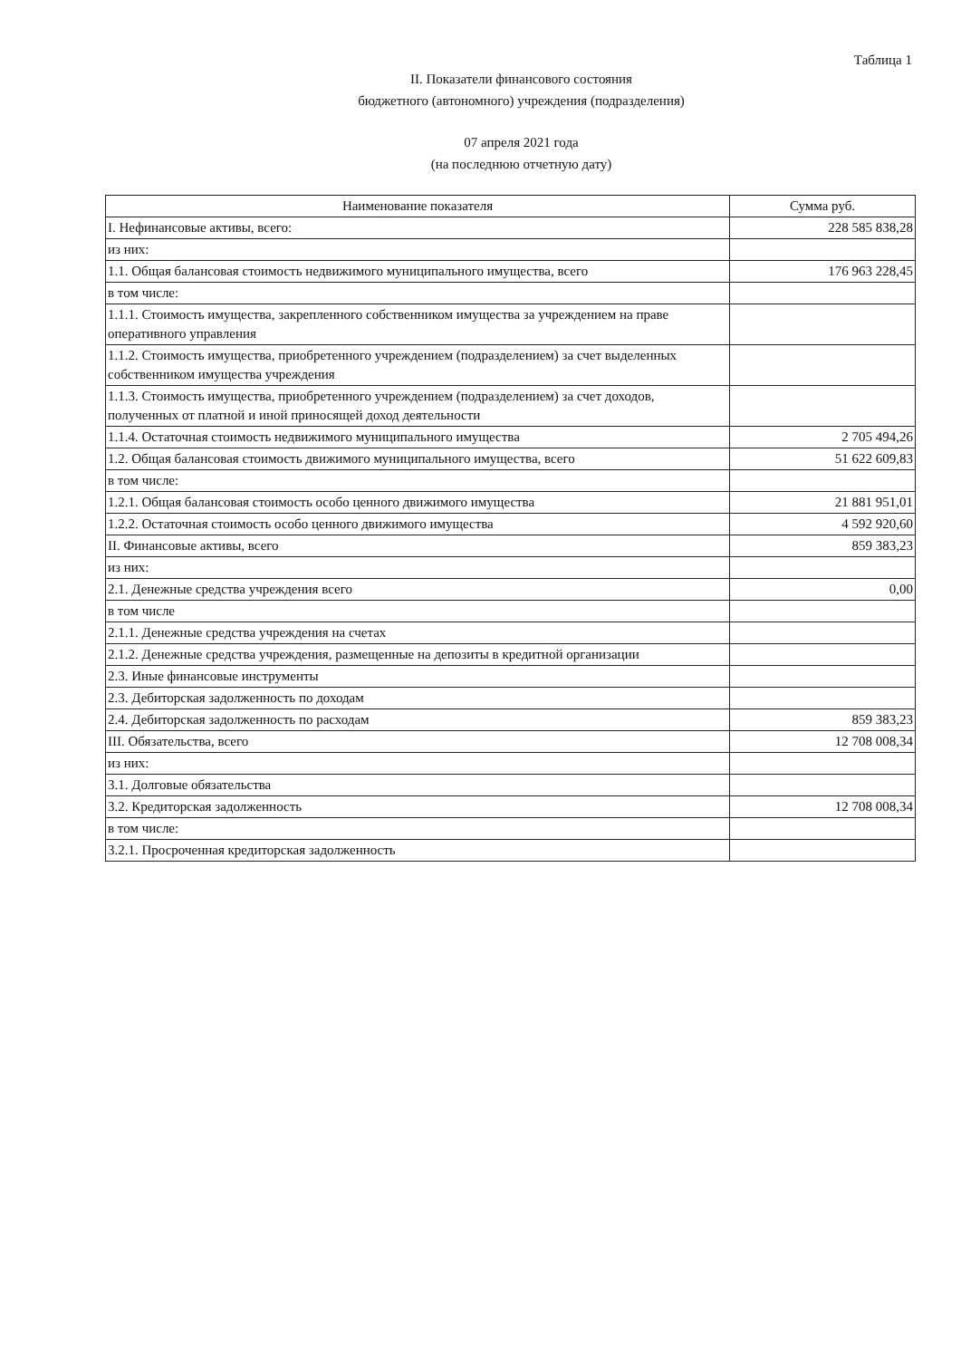Таблица 1
II. Показатели финансового состояния
бюджетного (автономного) учреждения (подразделения)
07 апреля 2021 года
(на последнюю отчетную дату)
| Наименование показателя | Сумма руб. |
| --- | --- |
| I. Нефинансовые активы, всего: | 228 585 838,28 |
| из них: | |
| 1.1. Общая балансовая стоимость недвижимого муниципального имущества, всего | 176 963 228,45 |
| в том числе: | |
| 1.1.1. Стоимость имущества, закрепленного собственником имущества за учреждением на праве оперативного управления | |
| 1.1.2. Стоимость имущества, приобретенного учреждением (подразделением) за счет выделенных собственником имущества учреждения | |
| 1.1.3. Стоимость имущества, приобретенного учреждением (подразделением) за счет доходов, полученных от платной и иной приносящей доход деятельности | |
| 1.1.4. Остаточная стоимость недвижимого муниципального имущества | 2 705 494,26 |
| 1.2. Общая балансовая стоимость движимого муниципального имущества, всего | 51 622 609,83 |
| в том числе: | |
| 1.2.1. Общая балансовая стоимость особо ценного движимого имущества | 21 881 951,01 |
| 1.2.2. Остаточная стоимость особо ценного движимого имущества | 4 592 920,60 |
| II. Финансовые активы, всего | 859 383,23 |
| из них: | |
| 2.1. Денежные средства учреждения всего | 0,00 |
| в том числе | |
| 2.1.1. Денежные средства учреждения на счетах | |
| 2.1.2. Денежные средства учреждения, размещенные на депозиты в кредитной организации | |
| 2.3. Иные финансовые инструменты | |
| 2.3. Дебиторская задолженность по доходам | |
| 2.4. Дебиторская задолженность по расходам | 859 383,23 |
| III. Обязательства, всего | 12 708 008,34 |
| из них: | |
| 3.1. Долговые обязательства | |
| 3.2. Кредиторская задолженность | 12 708 008,34 |
| в том числе: | |
| 3.2.1. Просроченная кредиторская задолженность | |